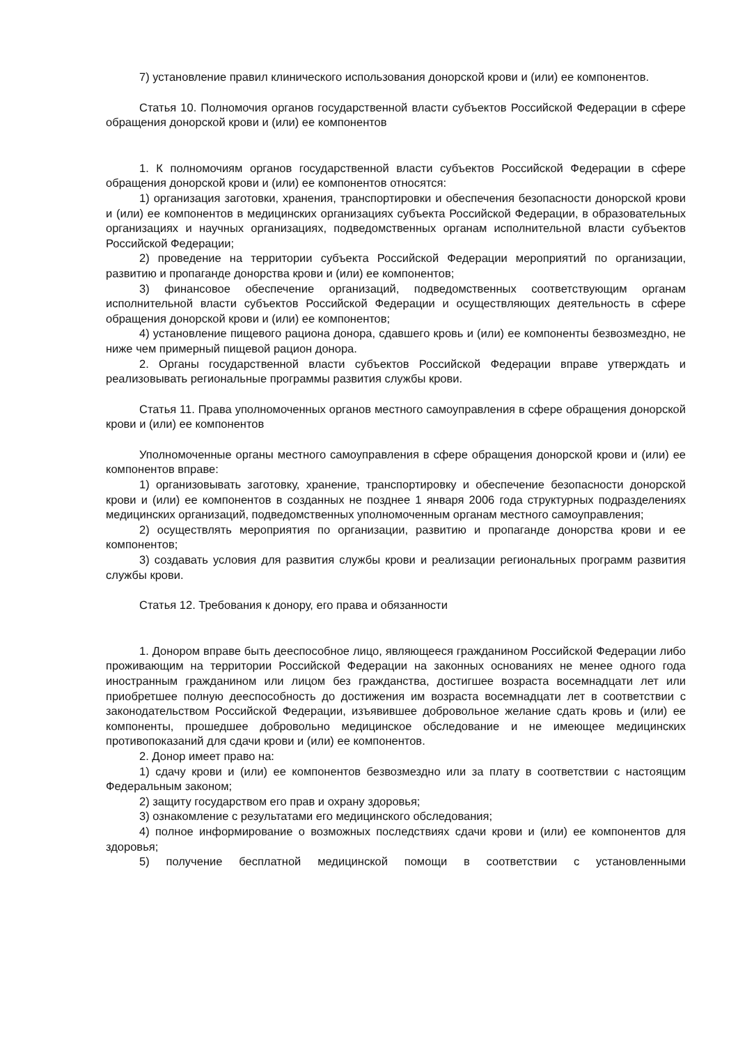7) установление правил клинического использования донорской крови и (или) ее компонентов.
Статья 10. Полномочия органов государственной власти субъектов Российской Федерации в сфере обращения донорской крови и (или) ее компонентов
1. К полномочиям органов государственной власти субъектов Российской Федерации в сфере обращения донорской крови и (или) ее компонентов относятся:
1) организация заготовки, хранения, транспортировки и обеспечения безопасности донорской крови и (или) ее компонентов в медицинских организациях субъекта Российской Федерации, в образовательных организациях и научных организациях, подведомственных органам исполнительной власти субъектов Российской Федерации;
2) проведение на территории субъекта Российской Федерации мероприятий по организации, развитию и пропаганде донорства крови и (или) ее компонентов;
3) финансовое обеспечение организаций, подведомственных соответствующим органам исполнительной власти субъектов Российской Федерации и осуществляющих деятельность в сфере обращения донорской крови и (или) ее компонентов;
4) установление пищевого рациона донора, сдавшего кровь и (или) ее компоненты безвозмездно, не ниже чем примерный пищевой рацион донора.
2. Органы государственной власти субъектов Российской Федерации вправе утверждать и реализовывать региональные программы развития службы крови.
Статья 11. Права уполномоченных органов местного самоуправления в сфере обращения донорской крови и (или) ее компонентов
Уполномоченные органы местного самоуправления в сфере обращения донорской крови и (или) ее компонентов вправе:
1) организовывать заготовку, хранение, транспортировку и обеспечение безопасности донорской крови и (или) ее компонентов в созданных не позднее 1 января 2006 года структурных подразделениях медицинских организаций, подведомственных уполномоченным органам местного самоуправления;
2) осуществлять мероприятия по организации, развитию и пропаганде донорства крови и ее компонентов;
3) создавать условия для развития службы крови и реализации региональных программ развития службы крови.
Статья 12. Требования к донору, его права и обязанности
1. Донором вправе быть дееспособное лицо, являющееся гражданином Российской Федерации либо проживающим на территории Российской Федерации на законных основаниях не менее одного года иностранным гражданином или лицом без гражданства, достигшее возраста восемнадцати лет или приобретшее полную дееспособность до достижения им возраста восемнадцати лет в соответствии с законодательством Российской Федерации, изъявившее добровольное желание сдать кровь и (или) ее компоненты, прошедшее добровольно медицинское обследование и не имеющее медицинских противопоказаний для сдачи крови и (или) ее компонентов.
2. Донор имеет право на:
1) сдачу крови и (или) ее компонентов безвозмездно или за плату в соответствии с настоящим Федеральным законом;
2) защиту государством его прав и охрану здоровья;
3) ознакомление с результатами его медицинского обследования;
4) полное информирование о возможных последствиях сдачи крови и (или) ее компонентов для здоровья;
5) получение бесплатной медицинской помощи в соответствии с установленными